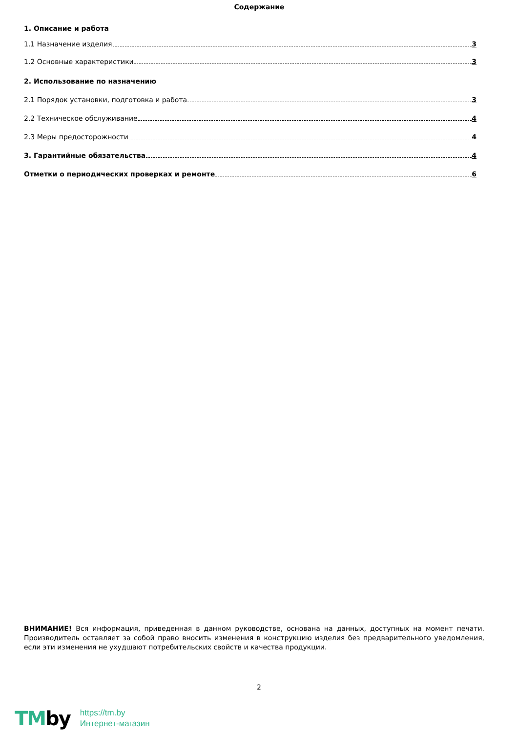Содержание
1. Описание и работа
1.1 Назначение изделия 3
1.2 Основные характеристики 3
2. Использование по назначению
2.1 Порядок установки, подготовка и работа 3
2.2 Техническое обслуживание 4
2.3 Меры предосторожности 4
3. Гарантийные обязательства 4
Отметки о периодических проверках и ремонте 6
ВНИМАНИЕ! Вся информация, приведенная в данном руководстве, основана на данных, доступных на момент печати. Производитель оставляет за собой право вносить изменения в конструкцию изделия без предварительного уведомления, если эти изменения не ухудшают потребительских свойств и качества продукции.
2
TMby
https://tm.by
Интернет-магазин